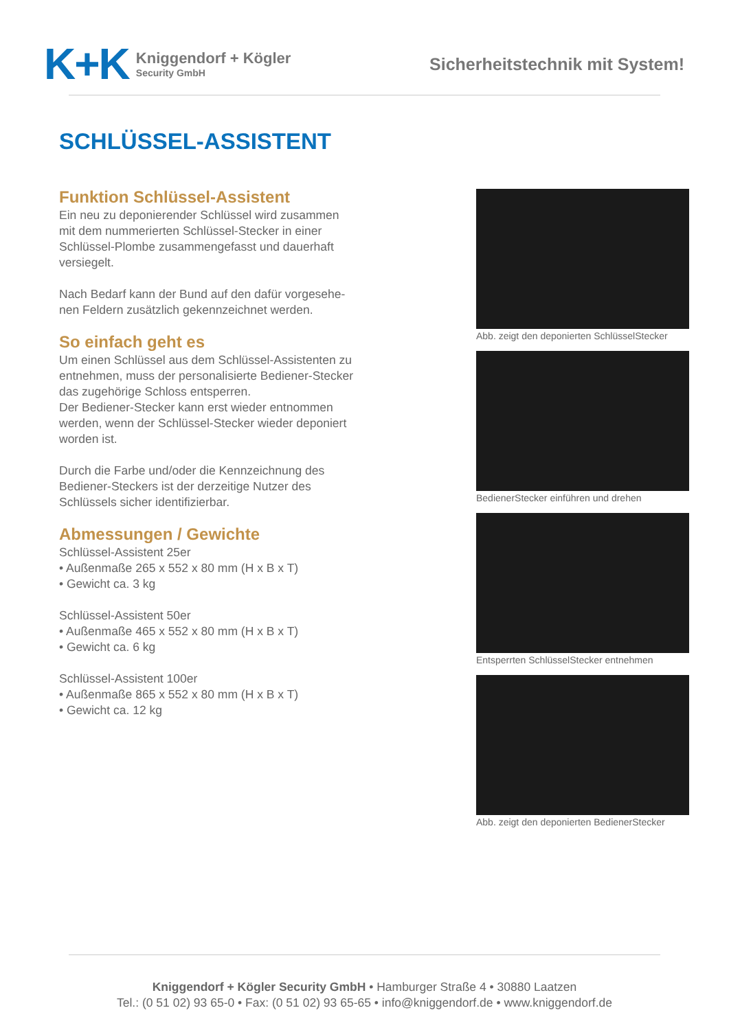K+K
Kniggendorf + Kögler
Security GmbH
Sicherheitstechnik mit System!
SCHLÜSSEL-ASSISTENT
Funktion Schlüssel-Assistent
Ein neu zu deponierender Schlüssel wird zusammen mit dem nummerierten Schlüssel-Stecker in einer Schlüssel-Plombe zusammengefasst und dauerhaft versiegelt.
Nach Bedarf kann der Bund auf den dafür vorgesehe-nen Feldern zusätzlich gekennzeichnet werden.
So einfach geht es
Um einen Schlüssel aus dem Schlüssel-Assistenten zu entnehmen, muss der personalisierte Bediener-Stecker das zugehörige Schloss entsperren.
Der Bediener-Stecker kann erst wieder entnommen werden, wenn der Schlüssel-Stecker wieder deponiert worden ist.
Durch die Farbe und/oder die Kennzeichnung des Bediener-Steckers ist der derzeitige Nutzer des Schlüssels sicher identifizierbar.
Abmessungen / Gewichte
Schlüssel-Assistent 25er
• Außenmaße 265 x 552 x 80 mm (H x B x T)
• Gewicht ca. 3 kg
Schlüssel-Assistent 50er
• Außenmaße 465 x 552 x 80 mm (H x B x T)
• Gewicht ca. 6 kg
Schlüssel-Assistent 100er
• Außenmaße 865 x 552 x 80 mm (H x B x T)
• Gewicht ca. 12 kg
Abb. zeigt den deponierten SchlüsselStecker
BedienerStecker einführen und drehen
Entsperrten SchlüsselStecker entnehmen
Abb. zeigt den deponierten BedienerStecker
Kniggendorf + Kögler Security GmbH • Hamburger Straße 4 • 30880 Laatzen
Tel.: (0 51 02) 93 65-0 • Fax: (0 51 02) 93 65-65 • info@kniggendorf.de • www.kniggendorf.de